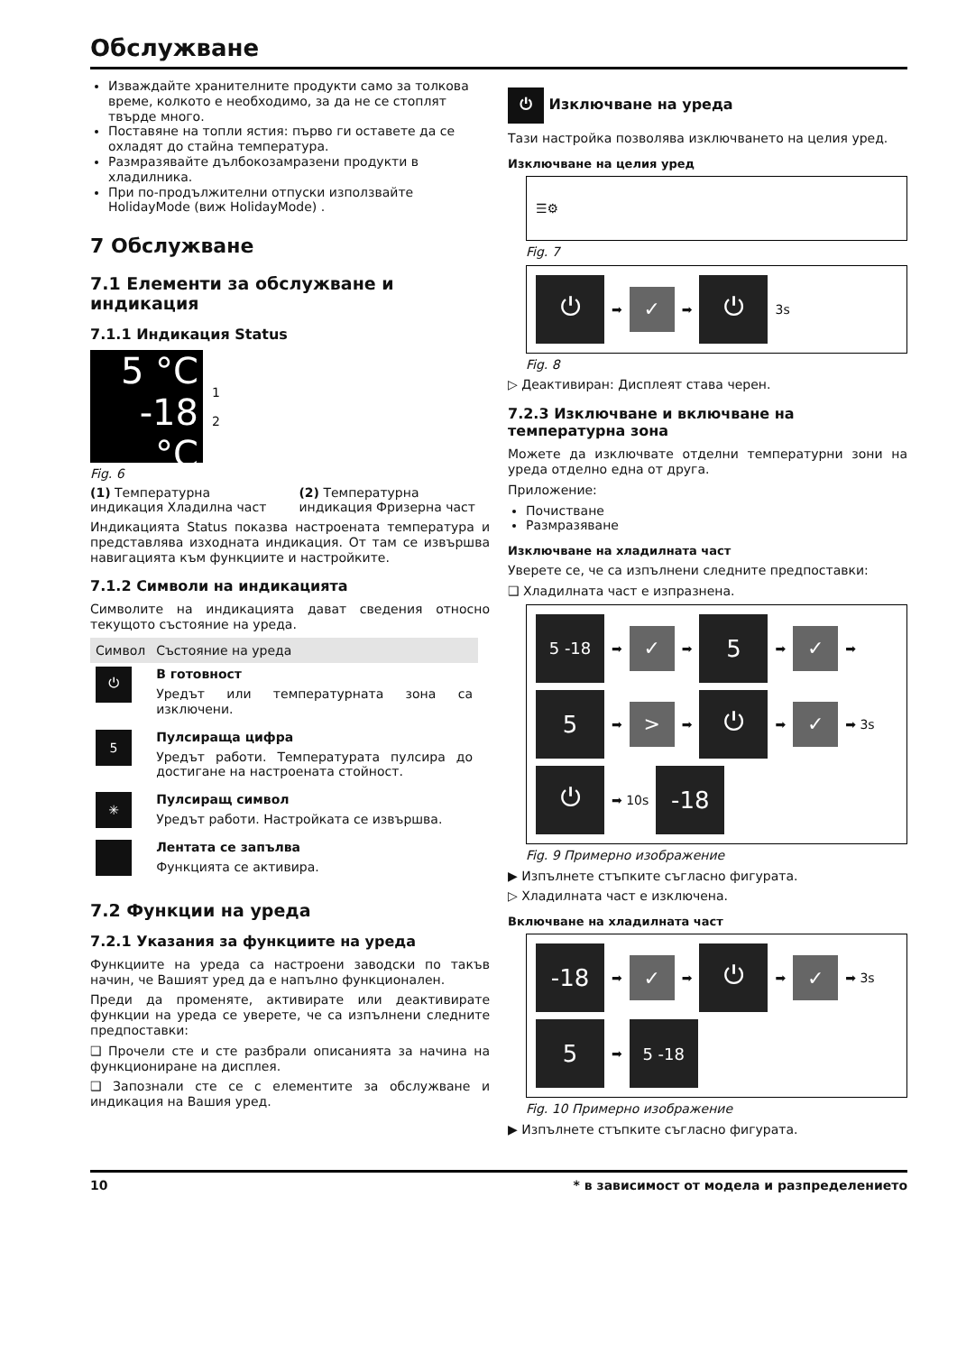Обслужване
Изваждайте хранителните продукти само за толкова време, колкото е необходимо, за да не се стоплят твърде много.
Поставяне на топли ястия: първо ги оставете да се охладят до стайна температура.
Размразявайте дълбокозамразени продукти в хладилника.
При по-продължителни отпуски използвайте HolidayMode (виж HolidayMode) .
7 Обслужване
7.1 Елементи за обслужване и индикация
7.1.1 Индикация Status
5 °C
-18 °C
1
2
Fig. 6
(1) Температурна индикация Хладилна част
(2) Температурна индикация Фризерна част
Индикацията Status показва настроената температура и представлява изходната индикация. От там се извършва навигацията към функциите и настройките.
7.1.2 Символи на индикацията
Символите на индикацията дават сведения относно текущото състояние на уреда.
| Символ | Състояние на уреда |
| --- | --- |
| ⏻ | В готовност Уредът или температурната зона са изключени. |
| 5 | Пулсираща цифра Уредът работи. Температурата пулсира до достигане на настроената стойност. |
| ✳ | Пулсиращ символ Уредът работи. Настройката се извършва. |
| | Лентата се запълва Функцията се активира. |
7.2 Функции на уреда
7.2.1 Указания за функциите на уреда
Функциите на уреда са настроени заводски по такъв начин, че Вашият уред да е напълно функционален.
Преди да променяте, активирате или деактивирате функции на уреда се уверете, че са изпълнени следните предпоставки:
❑ Прочели сте и сте разбрали описанията за начина на функциониране на дисплея.
❑ Запознали сте се с елементите за обслужване и индикация на Вашия уред.
⏻ Изключване на уреда
Тази настройка позволява изключването на целия уред.
Изключване на целия уред
☰⚙
Fig. 7
⏻
➡
✓
➡
⏻
3s
Fig. 8
▷ Деактивиран: Дисплеят става черен.
7.2.3 Изключване и включване на температурна зона
Можете да изключвате отделни температурни зони на уреда отделно една от друга.
Приложение:
Почистване
Размразяване
Изключване на хладилната част
Уверете се, че са изпълнени следните предпоставки:
❑ Хладилната част е изпразнена.
5 -18
➡
✓
➡
5
➡
✓
➡
5
➡
>
➡
⏻
➡
✓
➡ 3s
⏻
➡ 10s
-18
Fig. 9 Примерно изображение
▶ Изпълнете стъпките съгласно фигурата.
▷ Хладилната част е изключена.
Включване на хладилната част
-18
➡
✓
➡
⏻
➡
✓
➡ 3s
5
➡
5 -18
Fig. 10 Примерно изображение
▶ Изпълнете стъпките съгласно фигурата.
10 * в зависимост от модела и разпределението